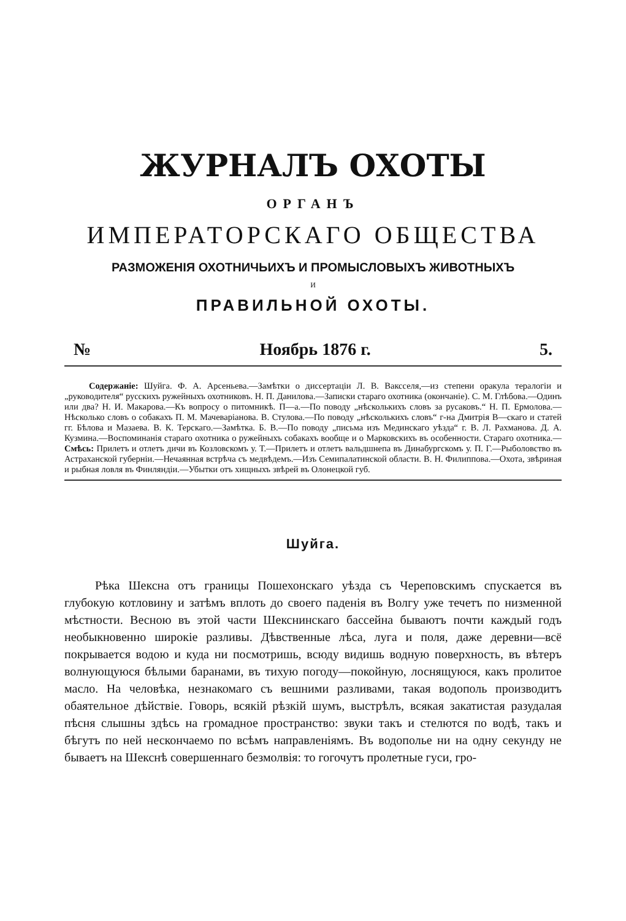ЖУРНАЛЪ ОХОТЫ
ОРГАНЪ
ИМПЕРАТОРСКАГО ОБЩЕСТВА
РАЗМОЖЕНІЯ ОХОТНИЧЬИХЪ И ПРОМЫСЛОВЫХЪ ЖИВОТНЫХЪ
И
ПРАВИЛЬНОЙ ОХОТЫ.
№ Ноябрь 1876 г. 5.
Содержаніе: Шуйга. Ф. А. Арсеньева.—Замѣтки о диссертаціи Л. В. Ваксселя,—из степени оракула тералогіи и „руководителя“ русскихъ ружейныхъ охотниковъ. Н. П. Данилова.—Записки стараго охотника (окончаніе). С. М. Глѣбова.—Одинъ или два? Н. И. Макарова.—Къ вопросу о питомникѣ. П—а.—По поводу „нѣсколькихъ словъ за русаковъ.“ Н. П. Ермолова.—Нѣсколько словъ о собакахъ П. М. Мачеваріанова. В. Стулова.—По поводу „нѣсколькихъ словъ“ г-на Дмитрія В—скаго и статей гг. Бѣлова и Мазаева. В. К. Терскаго.—Замѣтка. Б. В.—По поводу „письма изъ Мединскаго уѣзда“ г. В. Л. Рахманова. Д. А. Кузмина.—Воспоминанія стараго охотника о ружейныхъ собакахъ вообще и о Марковскихъ въ особенности. Стараго охотника.—Смѣсь: Прилетъ и отлетъ дичи въ Козловскомъ у. Т.—Прилетъ и отлетъ вальдшнепа въ Динабургскомъ у. П. Г.—Рыболовство въ Астраханской губерніи.—Нечаянная встрѣча съ медвѣдемъ.—Изъ Семипалатинской области. В. Н. Филиппова.—Охота, звѣриная и рыбная ловля въ Финляндіи.—Убытки отъ хищныхъ звѣрей въ Олонецкой губ.
Шуйга.
Рѣка Шексна отъ границы Пошехонскаго уѣзда съ Череповскимъ спускается въ глубокую котловину и затѣмъ вплоть до своего паденія въ Волгу уже течетъ по низменной мѣстности. Весною въ этой части Шекснинскаго бассейна бываютъ почти каждый годъ необыкновенно широкіе разливы. Дѣвственные лѣса, луга и поля, даже деревни—всё покрывается водою и куда ни посмотришь, всюду видишь водную поверхность, въ вѣтеръ волнующуюся бѣлыми баранами, въ тихую погоду—покойную, лоснящуюся, какъ пролитое масло. На человѣка, незнакомаго съ вешними разливами, такая водополь производитъ обаятельное дѣйствіе. Говорь, всякій рѣзкій шумъ, выстрѣлъ, всякая закатистая разудалая пѣсня слышны здѣсь на громадное пространство: звуки такъ и стелются по водѣ, такъ и бѣгутъ по ней нескончаемо по всѣмъ направленіямъ. Въ водополье ни на одну секунду не бываетъ на Шекснѣ совершеннаго безмолвія: то гогочутъ пролетные гуси, гро-